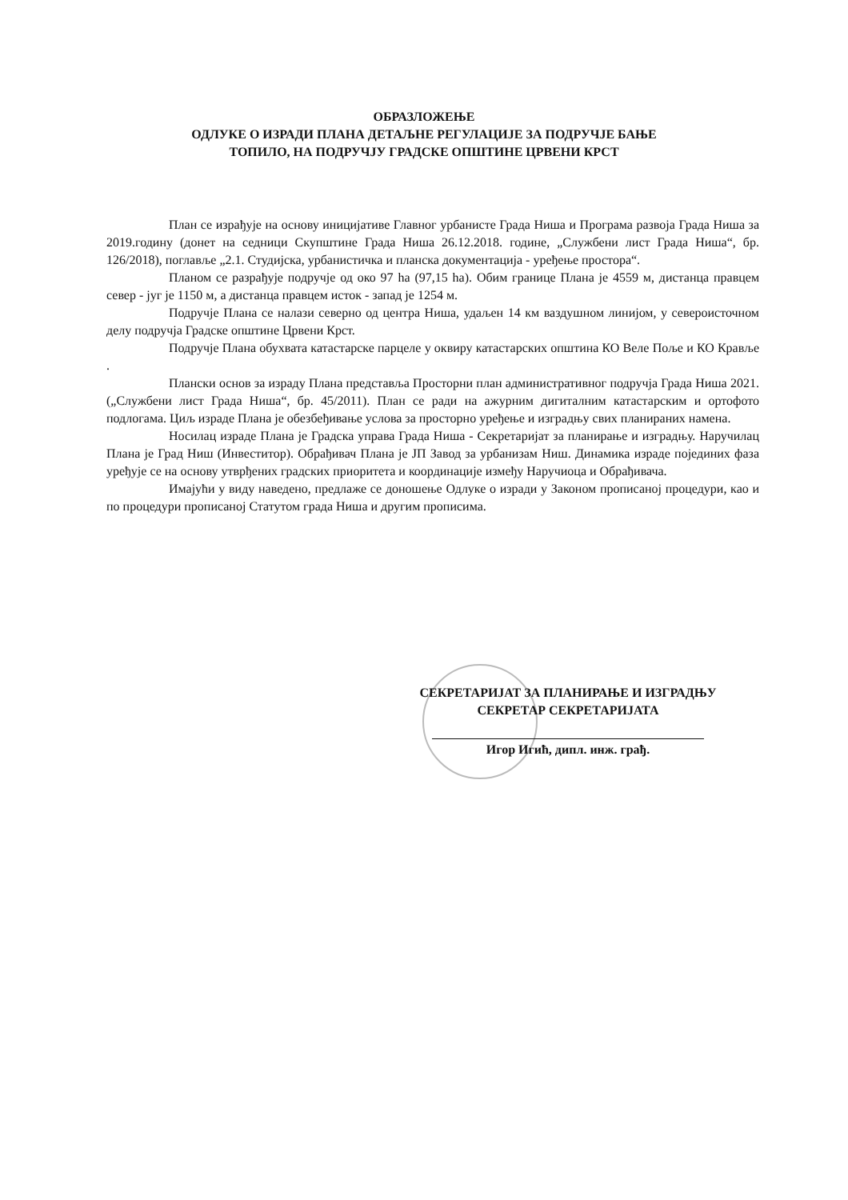ОБРАЗЛОЖЕЊЕ
ОДЛУКЕ О ИЗРАДИ ПЛАНА ДЕТАЉНЕ РЕГУЛАЦИЈЕ ЗА ПОДРУЧЈЕ БАЊЕ
ТОПИЛО, НА ПОДРУЧЈУ ГРАДСКЕ ОПШТИНЕ ЦРВЕНИ КРСТ
План се израђује на основу иницијативе Главног урбанисте Града Ниша и Програма развоја Града Ниша за 2019.годину (донет на седници Скупштине Града Ниша 26.12.2018. године, „Службени лист Града Ниша“, бр. 126/2018), поглавље „2.1. Студијска, урбанистичка и планска документација - уређење простора“.
Планом се разрађује подручје од око 97 ha (97,15 ha). Обим границе Плана је 4559 м, дистанца правцем север - југ је 1150 м, а дистанца правцем исток - запад је 1254 м.
Подручје Плана се налази северно од центра Ниша, удаљен 14 км ваздушном линијом, у североисточном делу подручја Градске општине Црвени Крст.
Подручје Плана обухвата катастарске парцеле у оквиру катастарских општина КО Веле Поље и КО Крављe .
Плански основ за израду Плана представља Просторни план административног подручја Града Ниша 2021. („Службени лист Града Ниша“, бр. 45/2011). План се ради на ажурним дигиталним катастарским и ортофото подлогама. Циљ израде Плана је обезбеђивање услова за просторно уређење и изградњу свих планираних намена.
Носилац израде Плана је Градска управа Града Ниша - Секретаријат за планирање и изградњу. Наручилац Плана је Град Ниш (Инвеститор). Обрађивач Плана је ЈП Завод за урбанизам Ниш. Динамика израде појединих фаза уређује се на основу утврђених градских приоритета и координације између Наручиоца и Обрађивача.
Имајући у виду наведено, предлаже се доношење Одлуке о изради у Законом прописаној процедури, као и по процедури прописаној Статутом града Ниша и другим прописима.
СЕКРЕТАРИЈАТ ЗА ПЛАНИРАЊЕ И ИЗГРАДЊУ
СЕКРЕТАР СЕКРЕТАРИЈАТА
Игор Игић, дипл. инж. грађ.